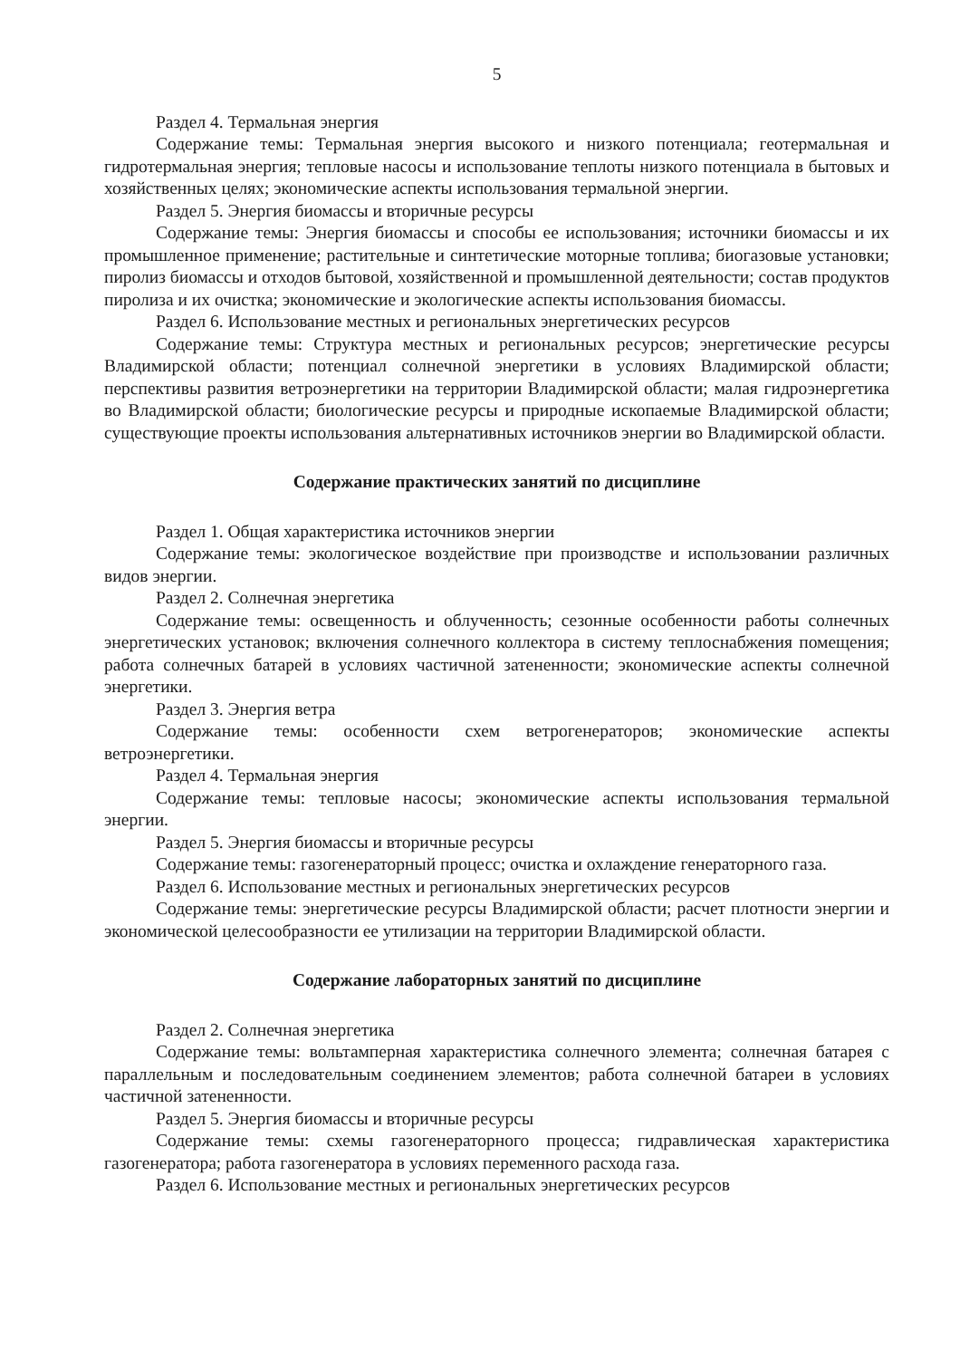5
Раздел 4. Термальная энергия
Содержание темы: Термальная энергия высокого и низкого потенциала; геотермальная и гидротермальная энергия; тепловые насосы и использование теплоты низкого потенциала в бытовых и хозяйственных целях; экономические аспекты использования термальной энергии.
Раздел 5. Энергия биомассы и вторичные ресурсы
Содержание темы: Энергия биомассы и способы ее использования; источники биомассы и их промышленное применение; растительные и синтетические моторные топлива; биогазовые установки; пиролиз биомассы и отходов бытовой, хозяйственной и промышленной деятельности; состав продуктов пиролиза и их очистка; экономические и экологические аспекты использования биомассы.
Раздел 6. Использование местных и региональных энергетических ресурсов
Содержание темы: Структура местных и региональных ресурсов; энергетические ресурсы Владимирской области; потенциал солнечной энергетики в условиях Владимирской области; перспективы развития ветроэнергетики на территории Владимирской области; малая гидроэнергетика во Владимирской области; биологические ресурсы и природные ископаемые Владимирской области; существующие проекты использования альтернативных источников энергии во Владимирской области.
Содержание практических занятий по дисциплине
Раздел 1. Общая характеристика источников энергии
Содержание темы: экологическое воздействие при производстве и использовании различных видов энергии.
Раздел 2. Солнечная энергетика
Содержание темы: освещенность и облученность; сезонные особенности работы солнечных энергетических установок; включения солнечного коллектора в систему теплоснабжения помещения; работа солнечных батарей в условиях частичной затененности; экономические аспекты солнечной энергетики.
Раздел 3. Энергия ветра
Содержание темы: особенности схем ветрогенераторов; экономические аспекты ветроэнергетики.
Раздел 4. Термальная энергия
Содержание темы: тепловые насосы; экономические аспекты использования термальной энергии.
Раздел 5. Энергия биомассы и вторичные ресурсы
Содержание темы: газогенераторный процесс; очистка и охлаждение генераторного газа.
Раздел 6. Использование местных и региональных энергетических ресурсов
Содержание темы: энергетические ресурсы Владимирской области; расчет плотности энергии и экономической целесообразности ее утилизации на территории Владимирской области.
Содержание лабораторных занятий по дисциплине
Раздел 2. Солнечная энергетика
Содержание темы: вольтамперная характеристика солнечного элемента; солнечная батарея с параллельным и последовательным соединением элементов; работа солнечной батареи в условиях частичной затененности.
Раздел 5. Энергия биомассы и вторичные ресурсы
Содержание темы: схемы газогенераторного процесса; гидравлическая характеристика газогенератора; работа газогенератора в условиях переменного расхода газа.
Раздел 6. Использование местных и региональных энергетических ресурсов